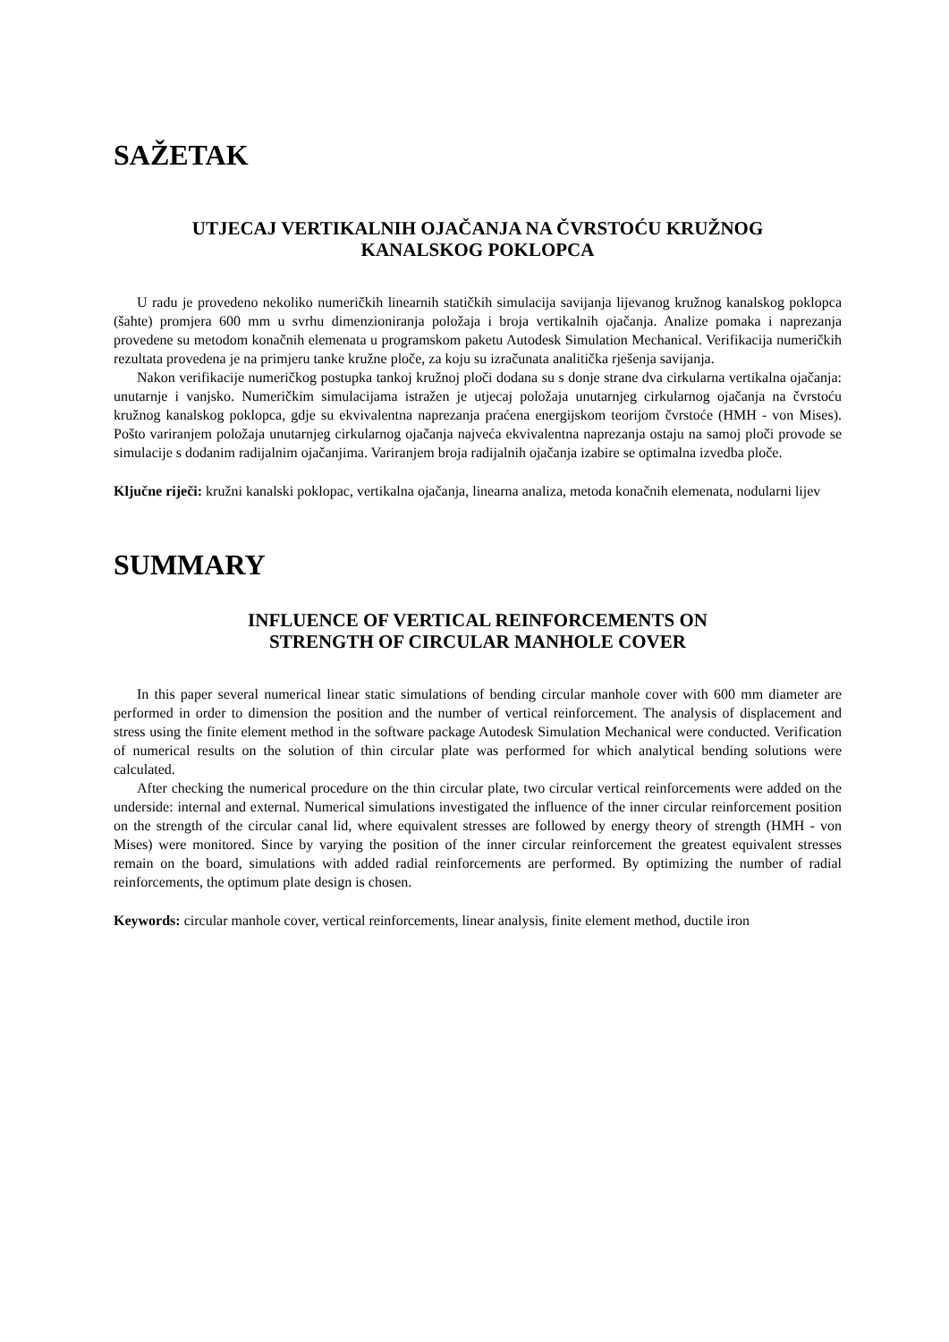SAŽETAK
UTJECAJ VERTIKALNIH OJAČANJA NA ČVRSTOĆU KRUŽNOG
KANALSKOG POKLOPCA
U radu je provedeno nekoliko numeričkih linearnih statičkih simulacija savijanja lijevanog kružnog kanalskog poklopca (šahte) promjera 600 mm u svrhu dimenzioniranja položaja i broja vertikalnih ojačanja. Analize pomaka i naprezanja provedene su metodom konačnih elemenata u programskom paketu Autodesk Simulation Mechanical. Verifikacija numeričkih rezultata provedena je na primjeru tanke kružne ploče, za koju su izračunata analitička rješenja savijanja.
Nakon verifikacije numeričkog postupka tankoj kružnoj ploči dodana su s donje strane dva cirkularna vertikalna ojačanja: unutarnje i vanjsko. Numeričkim simulacijama istražen je utjecaj položaja unutarnjeg cirkularnog ojačanja na čvrstoću kružnog kanalskog poklopca, gdje su ekvivalentna naprezanja praćena energijskom teorijom čvrstoće (HMH - von Mises). Pošto variranjem položaja unutarnjeg cirkularnog ojačanja najveća ekvivalentna naprezanja ostaju na samoj ploči provode se simulacije s dodanim radijalnim ojačanjima. Variranjem broja radijalnih ojačanja izabire se optimalna izvedba ploče.
Ključne riječi: kružni kanalski poklopac, vertikalna ojačanja, linearna analiza, metoda konačnih elemenata, nodularni lijev
SUMMARY
INFLUENCE OF VERTICAL REINFORCEMENTS ON
STRENGTH OF CIRCULAR MANHOLE COVER
In this paper several numerical linear static simulations of bending circular manhole cover with 600 mm diameter are performed in order to dimension the position and the number of vertical reinforcement. The analysis of displacement and stress using the finite element method in the software package Autodesk Simulation Mechanical were conducted. Verification of numerical results on the solution of thin circular plate was performed for which analytical bending solutions were calculated.
After checking the numerical procedure on the thin circular plate, two circular vertical reinforcements were added on the underside: internal and external. Numerical simulations investigated the influence of the inner circular reinforcement position on the strength of the circular canal lid, where equivalent stresses are followed by energy theory of strength (HMH - von Mises) were monitored. Since by varying the position of the inner circular reinforcement the greatest equivalent stresses remain on the board, simulations with added radial reinforcements are performed. By optimizing the number of radial reinforcements, the optimum plate design is chosen.
Keywords: circular manhole cover, vertical reinforcements, linear analysis, finite element method, ductile iron